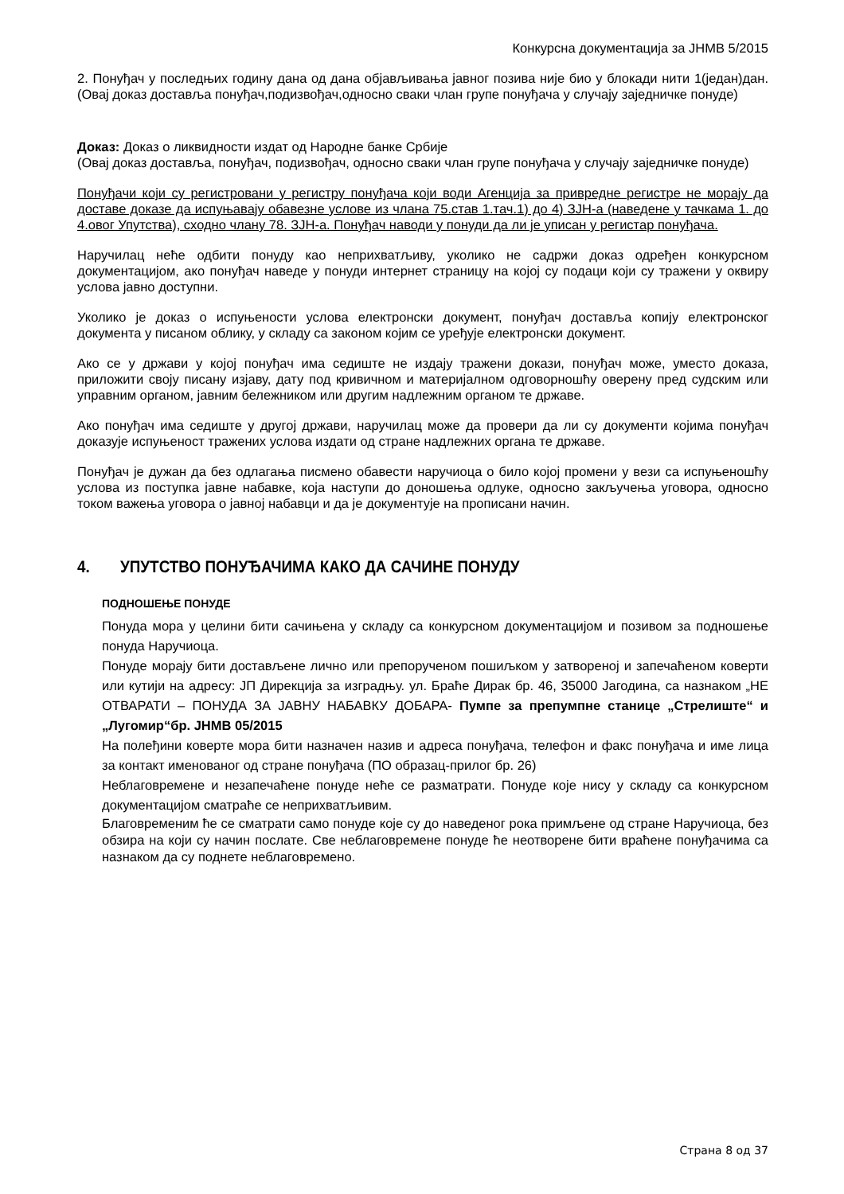Конкурсна документација за ЈНМВ 5/2015
2. Понуђач у последњих годину дана од дана објављивања јавног позива није био у блокади нити 1(један)дан. (Овај доказ доставља понуђач,подизвођач,односно сваки члан групе понуђача у случају заједничке понуде)
Доказ: Доказ о ликвидности издат од Народне банке Србије
(Овај доказ доставља, понуђач, подизвођач, односно сваки члан групе понуђача у случају заједничке понуде)
Понуђачи који су регистровани у регистру понуђача који води Агенција за привредне регистре не морају да доставе доказе да испуњавају обавезне услове из члана 75.став 1.тач.1) до 4) ЗЈН-а (наведене у тачкама 1. до 4.овог Упутства), сходно члану 78. ЗЈН-а. Понуђач наводи у понуди да ли је уписан у регистар понуђача.
Наручилац неће одбити понуду као неприхватљиву, уколико не садржи доказ одређен конкурсном документацијом, ако понуђач наведе у понуди интернет страницу на којој су подаци који су тражени у оквиру услова јавно доступни.
Уколико је доказ о испуњености услова електронски документ, понуђач доставља копију електронског документа у писаном облику, у складу са законом којим се уређује електронски документ.
Ако се у држави у којој понуђач има седиште не издају тражени докази, понуђач може, уместо доказа, приложити своју писану изјаву, дату под кривичном и материјалном одговорношћу оверену пред судским или управним органом, јавним бележником или другим надлежним органом те државе.
Ако понуђач има седиште у другој држави, наручилац може да провери да ли су документи којима понуђач доказује испуњеност тражених услова издати од стране надлежних органа те државе.
Понуђач је дужан да без одлагања писмено обавести наручиоца о било којој промени у вези са испуњеношћу услова из поступка јавне набавке, која наступи до доношења одлуке, односно закључења уговора, односно током важења уговора о јавној набавци и да је документује на прописани начин.
4. УПУТСТВО ПОНУЂАЧИМА КАКО ДА САЧИНЕ ПОНУДУ
ПОДНОШЕЊЕ ПОНУДЕ
Понуда мора у целини бити сачињена у складу са конкурсном документацијом и позивом за подношење понуда Наручиоца.
Понуде морају бити достављене лично или препорученом пошиљком у затвореној и запечаћеном коверти или кутији на адресу: ЈП Дирекција за изградњу. ул. Браће Дирак бр. 46, 35000 Јагодина, са назнаком „НЕ ОТВАРАТИ – ПОНУДА ЗА ЈАВНУ НАБАВКУ ДОБАРА- Пумпе за препумпне станице „Стрелиште“ и „Лугомир“бр. ЈНМВ 05/2015
На полеђини коверте мора бити назначен назив и адреса понуђача, телефон и факс понуђача и име лица за контакт именованог од стране понуђача (ПО образац-прилог бр. 26)
Неблаговремене и незапечаћене понуде неће се разматрати. Понуде које нису у складу са конкурсном документацијом сматраће се неприхватљивим.
Благовременим ће се сматрати само понуде које су до наведеног рока примљене од стране Наручиоца, без обзира на који су начин послате. Све неблаговремене понуде ће неотворене бити враћене понуђачима са назнаком да су поднете неблаговремено.
Страна 8 од 37